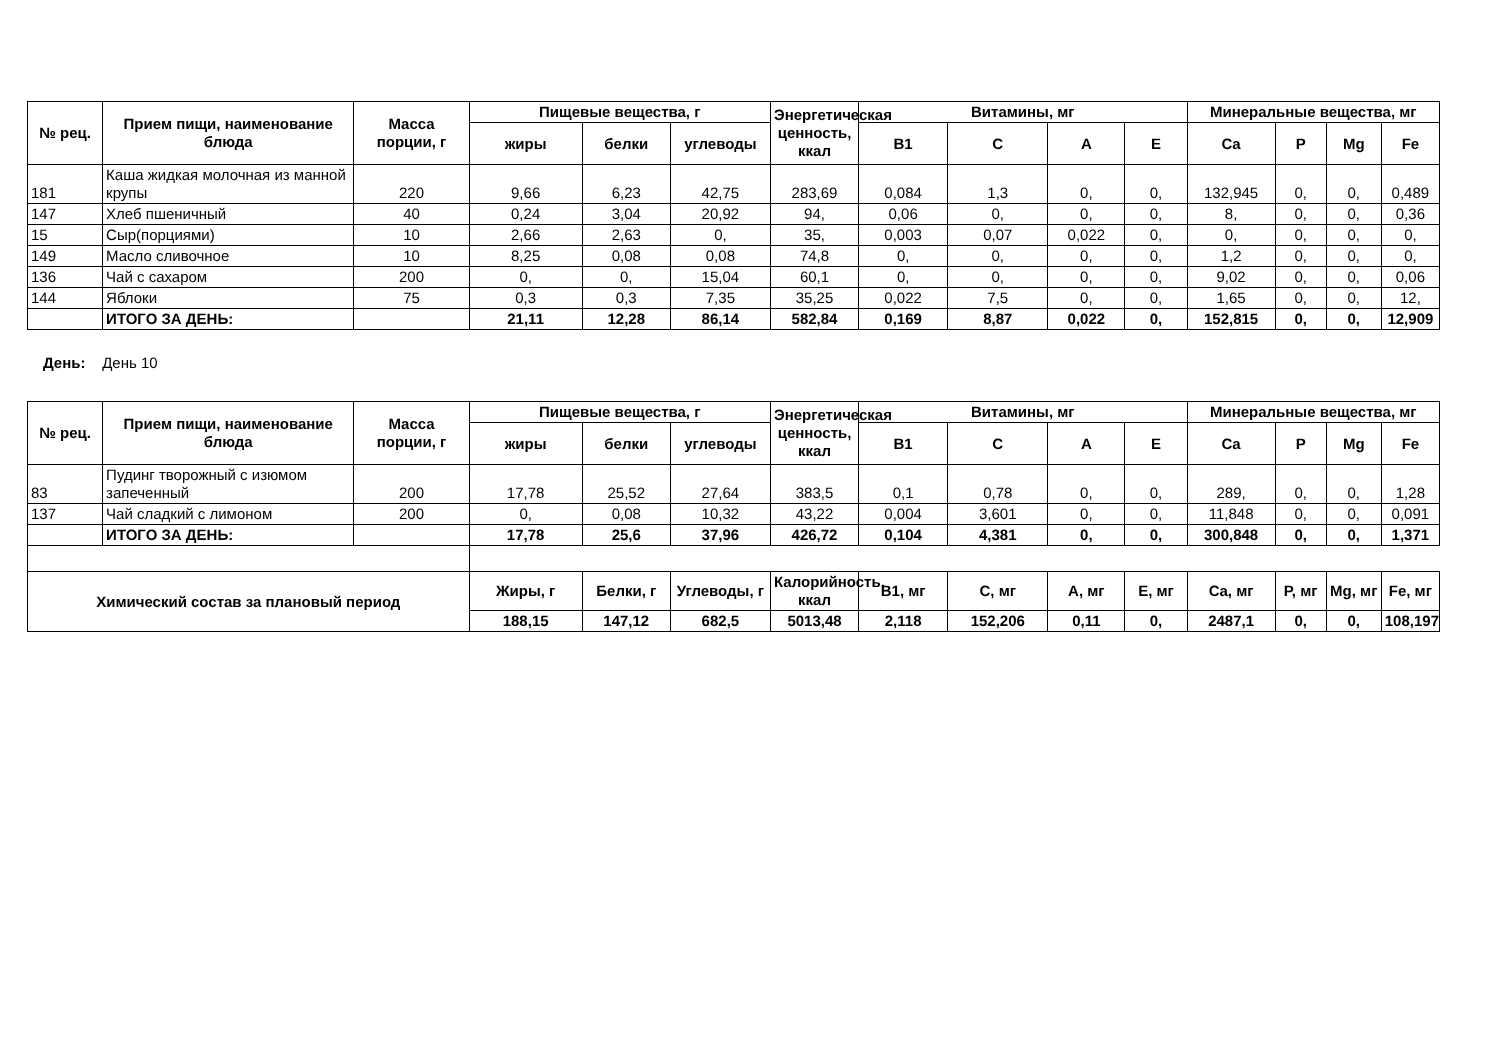| № рец. | Прием пищи, наименование блюда | Масса порции, г | Пищевые вещества, г | | | Энергетическая ценность, ккал | Витамины, мг | | | | Минеральные вещества, мг | | | |
| --- | --- | --- | --- | --- | --- | --- | --- | --- | --- | --- | --- | --- | --- | --- |
| | | | жиры | белки | углеводы | | B1 | C | A | E | Ca | P | Mg | Fe |
| 181 | Каша жидкая молочная из манной крупы | 220 | 9,66 | 6,23 | 42,75 | 283,69 | 0,084 | 1,3 | 0, | 0, | 132,945 | 0, | 0, | 0,489 |
| 147 | Хлеб пшеничный | 40 | 0,24 | 3,04 | 20,92 | 94, | 0,06 | 0, | 0, | 0, | 8, | 0, | 0, | 0,36 |
| 15 | Сыр(порциями) | 10 | 2,66 | 2,63 | 0, | 35, | 0,003 | 0,07 | 0,022 | 0, | 0, | 0, | 0, | 0, |
| 149 | Масло сливочное | 10 | 8,25 | 0,08 | 0,08 | 74,8 | 0, | 0, | 0, | 0, | 1,2 | 0, | 0, | 0, |
| 136 | Чай с сахаром | 200 | 0, | 0, | 15,04 | 60,1 | 0, | 0, | 0, | 0, | 9,02 | 0, | 0, | 0,06 |
| 144 | Яблоки | 75 | 0,3 | 0,3 | 7,35 | 35,25 | 0,022 | 7,5 | 0, | 0, | 1,65 | 0, | 0, | 12, |
| | ИТОГО ЗА ДЕНЬ: | | 21,11 | 12,28 | 86,14 | 582,84 | 0,169 | 8,87 | 0,022 | 0, | 152,815 | 0, | 0, | 12,909 |
День: День 10
| № рец. | Прием пищи, наименование блюда | Масса порции, г | Пищевые вещества, г | | | Энергетическая ценность, ккал | Витамины, мг | | | | Минеральные вещества, мг | | | |
| --- | --- | --- | --- | --- | --- | --- | --- | --- | --- | --- | --- | --- | --- | --- |
| | | | жиры | белки | углеводы | | B1 | C | A | E | Ca | P | Mg | Fe |
| 83 | Пудинг творожный с изюмом запеченный | 200 | 17,78 | 25,52 | 27,64 | 383,5 | 0,1 | 0,78 | 0, | 0, | 289, | 0, | 0, | 1,28 |
| 137 | Чай сладкий с лимоном | 200 | 0, | 0,08 | 10,32 | 43,22 | 0,004 | 3,601 | 0, | 0, | 11,848 | 0, | 0, | 0,091 |
| | ИТОГО ЗА ДЕНЬ: | | 17,78 | 25,6 | 37,96 | 426,72 | 0,104 | 4,381 | 0, | 0, | 300,848 | 0, | 0, | 1,371 |
| Химический состав за плановый период | | | Жиры, г | Белки, г | Углеводы, г | Калорийность, ккал | B1, мг | C, мг | A, мг | E, мг | Ca, мг | P, мг | Mg, мг | Fe, мг |
| | | | 188,15 | 147,12 | 682,5 | 5013,48 | 2,118 | 152,206 | 0,11 | 0, | 2487,1 | 0, | 0, | 108,197 |